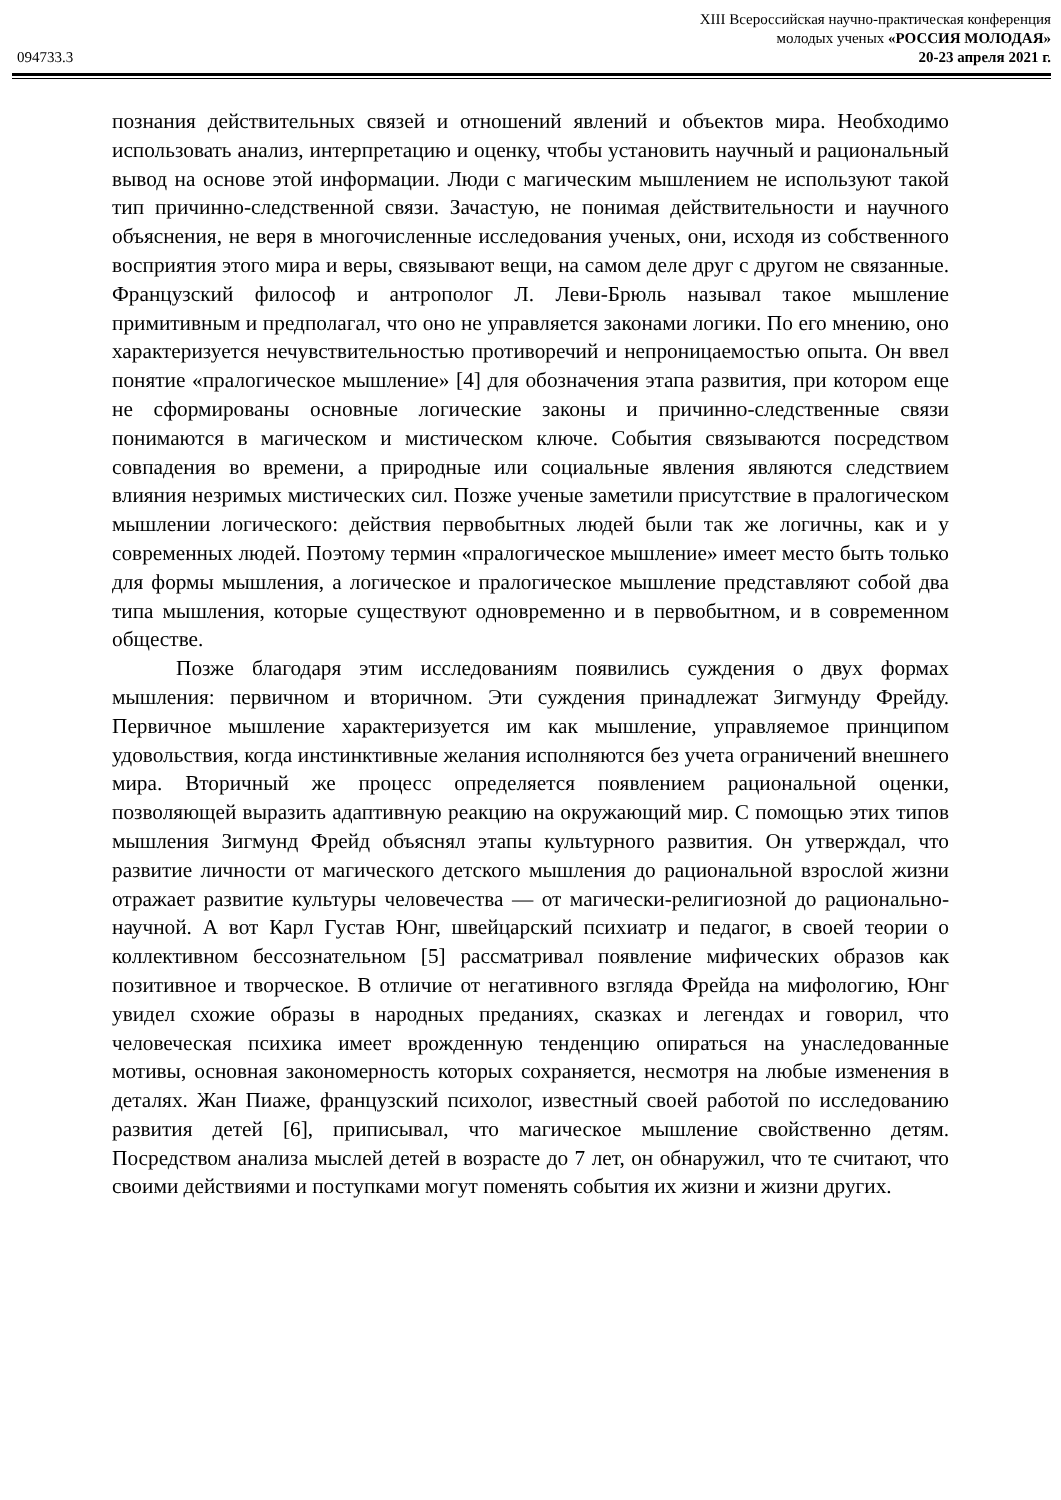XIII Всероссийская научно-практическая конференция
молодых ученых «РОССИЯ МОЛОДАЯ»
094733.3 20-23 апреля 2021 г.
познания действительных связей и отношений явлений и объектов мира. Необходимо использовать анализ, интерпретацию и оценку, чтобы установить научный и рациональный вывод на основе этой информации. Люди с магическим мышлением не используют такой тип причинно-следственной связи. Зачастую, не понимая действительности и научного объяснения, не веря в многочисленные исследования ученых, они, исходя из собственного восприятия этого мира и веры, связывают вещи, на самом деле друг с другом не связанные. Французский философ и антрополог Л. Леви-Брюль называл такое мышление примитивным и предполагал, что оно не управляется законами логики. По его мнению, оно характеризуется нечувствительностью противоречий и непроницаемостью опыта. Он ввел понятие «пралогическое мышление» [4] для обозначения этапа развития, при котором еще не сформированы основные логические законы и причинно-следственные связи понимаются в магическом и мистическом ключе. События связываются посредством совпадения во времени, а природные или социальные явления являются следствием влияния незримых мистических сил. Позже ученые заметили присутствие в пралогическом мышлении логического: действия первобытных людей были так же логичны, как и у современных людей. Поэтому термин «пралогическое мышление» имеет место быть только для формы мышления, а логическое и пралогическое мышление представляют собой два типа мышления, которые существуют одновременно и в первобытном, и в современном обществе.
Позже благодаря этим исследованиям появились суждения о двух формах мышления: первичном и вторичном. Эти суждения принадлежат Зигмунду Фрейду. Первичное мышление характеризуется им как мышление, управляемое принципом удовольствия, когда инстинктивные желания исполняются без учета ограничений внешнего мира. Вторичный же процесс определяется появлением рациональной оценки, позволяющей выразить адаптивную реакцию на окружающий мир. С помощью этих типов мышления Зигмунд Фрейд объяснял этапы культурного развития. Он утверждал, что развитие личности от магического детского мышления до рациональной взрослой жизни отражает развитие культуры человечества — от магически-религиозной до рационально-научной. А вот Карл Густав Юнг, швейцарский психиатр и педагог, в своей теории о коллективном бессознательном [5] рассматривал появление мифических образов как позитивное и творческое. В отличие от негативного взгляда Фрейда на мифологию, Юнг увидел схожие образы в народных преданиях, сказках и легендах и говорил, что человеческая психика имеет врожденную тенденцию опираться на унаследованные мотивы, основная закономерность которых сохраняется, несмотря на любые изменения в деталях. Жан Пиаже, французский психолог, известный своей работой по исследованию развития детей [6], приписывал, что магическое мышление свойственно детям. Посредством анализа мыслей детей в возрасте до 7 лет, он обнаружил, что те считают, что своими действиями и поступками могут поменять события их жизни и жизни других.